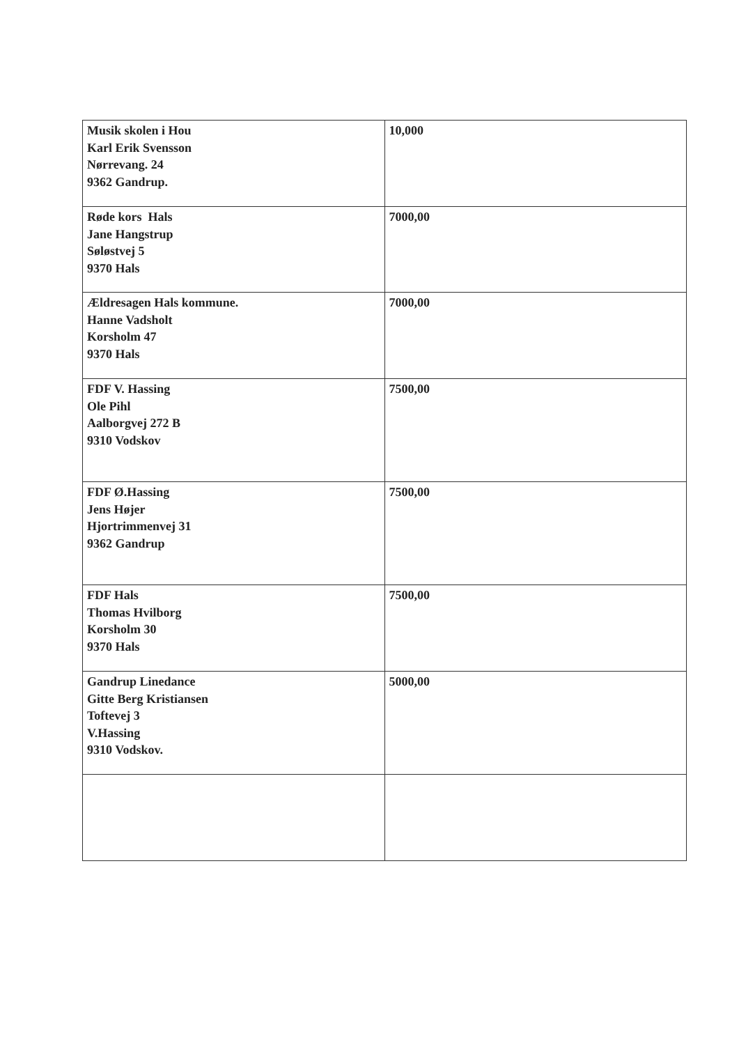| Musik skolen i Hou Karl Erik Svensson Nørrevang. 24 9362 Gandrup. | 10,000 |
| Røde kors Hals Jane Hangstrup Søløstvej 5 9370 Hals | 7000,00 |
| Ældresagen Hals kommune. Hanne Vadsholt Korsholm 47 9370 Hals | 7000,00 |
| FDF V. Hassing Ole Pihl Aalborgvej 272 B 9310 Vodskov | 7500,00 |
| FDF Ø.Hassing Jens Højer Hjortrimmenvej 31 9362 Gandrup | 7500,00 |
| FDF Hals Thomas Hvilborg Korsholm 30 9370 Hals | 7500,00 |
| Gandrup Linedance Gitte Berg Kristiansen Toftevej 3 V.Hassing 9310 Vodskov. | 5000,00 |